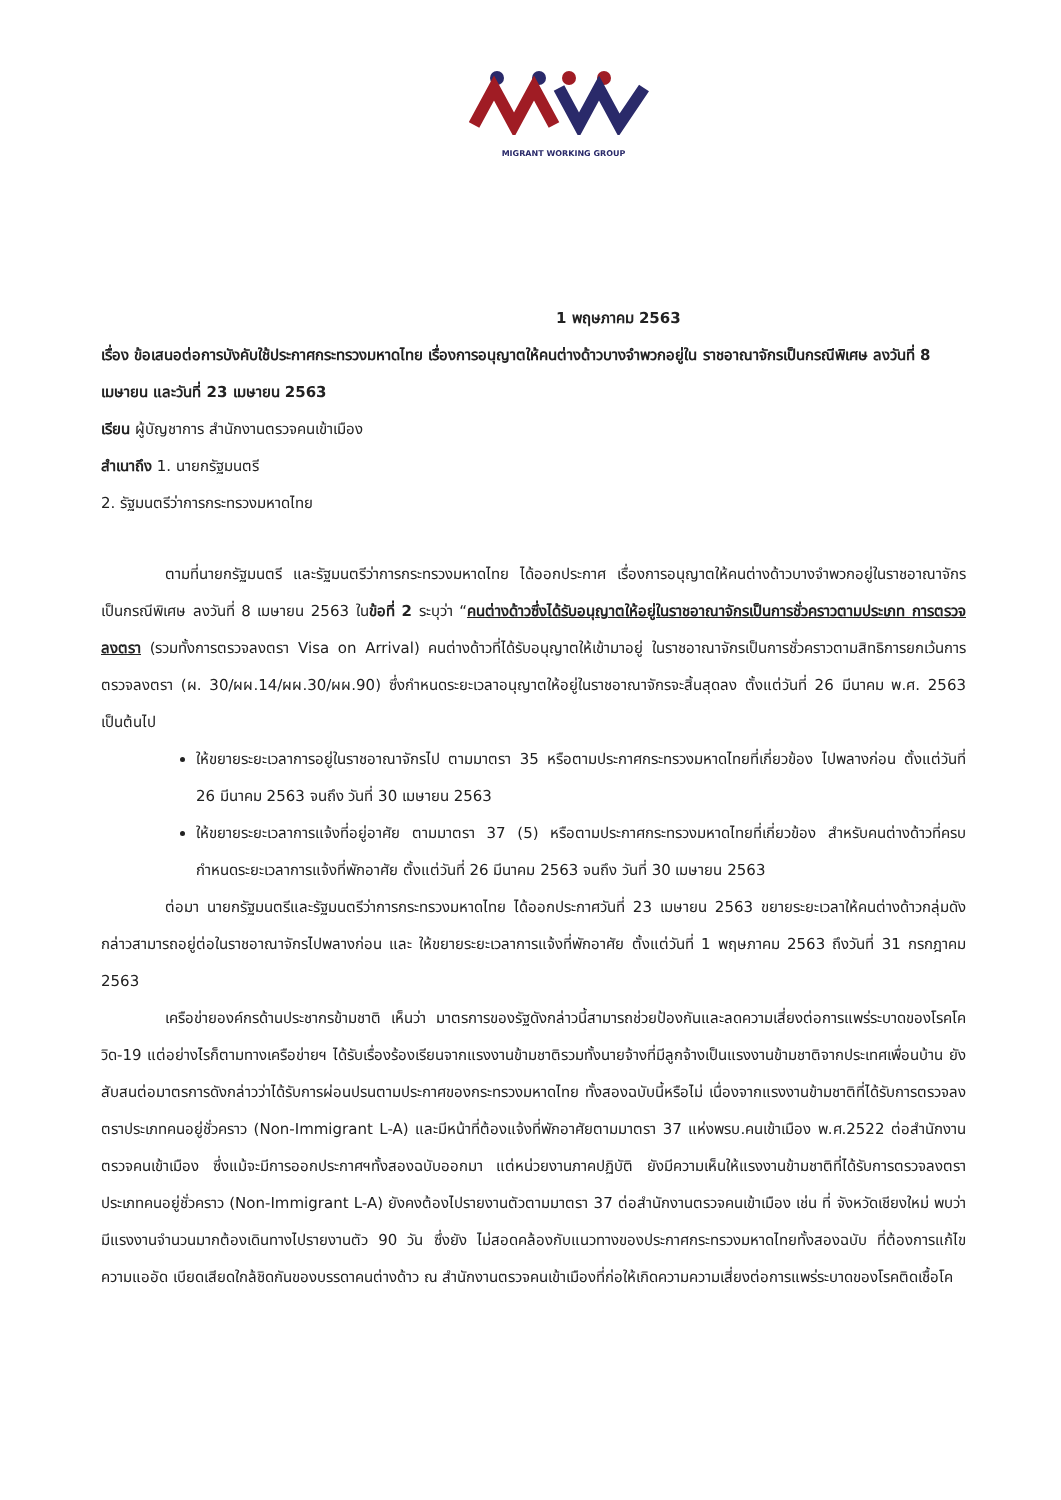MIGRANT WORKING GROUP
1 พฤษภาคม 2563
เรื่อง ข้อเสนอต่อการบังคับใช้ประกาศกระทรวงมหาดไทย เรื่องการอนุญาตให้คนต่างด้าวบางจำพวกอยู่ใน ราชอาณาจักรเป็นกรณีพิเศษ ลงวันที่ 8 เมษายน และวันที่ 23 เมษายน 2563
เรียน ผู้บัญชาการ สำนักงานตรวจคนเข้าเมือง
สำเนาถึง 1. นายกรัฐมนตรี
2. รัฐมนตรีว่าการกระทรวงมหาดไทย
ตามที่นายกรัฐมนตรี และรัฐมนตรีว่าการกระทรวงมหาดไทย ได้ออกประกาศ เรื่องการอนุญาตให้คนต่างด้าวบางจำพวกอยู่ในราชอาณาจักรเป็นกรณีพิเศษ ลงวันที่ 8 เมษายน 2563 ในข้อที่ 2 ระบุว่า “คนต่างด้าวซึ่งได้รับอนุญาตให้อยู่ในราชอาณาจักรเป็นการชั่วคราวตามประเภท การตรวจลงตรา (รวมทั้งการตรวจลงตรา Visa on Arrival) คนต่างด้าวที่ได้รับอนุญาตให้เข้ามาอยู่ ในราชอาณาจักรเป็นการชั่วคราวตามสิทธิการยกเว้นการตรวจลงตรา (ผ. 30/ผผ.14/ผผ.30/ผผ.90) ซึ่งกำหนดระยะเวลาอนุญาตให้อยู่ในราชอาณาจักรจะสิ้นสุดลง ตั้งแต่วันที่ 26 มีนาคม พ.ศ. 2563 เป็นต้นไป
ให้ขยายระยะเวลาการอยู่ในราชอาณาจักรไป ตามมาตรา 35 หรือตามประกาศกระทรวงมหาดไทยที่เกี่ยวข้อง ไปพลางก่อน ตั้งแต่วันที่ 26 มีนาคม 2563 จนถึง วันที่ 30 เมษายน 2563
ให้ขยายระยะเวลาการแจ้งที่อยู่อาศัย ตามมาตรา 37 (5) หรือตามประกาศกระทรวงมหาดไทยที่เกี่ยวข้อง สำหรับคนต่างด้าวที่ครบกำหนดระยะเวลาการแจ้งที่พักอาศัย ตั้งแต่วันที่ 26 มีนาคม 2563 จนถึง วันที่ 30 เมษายน 2563
ต่อมา นายกรัฐมนตรีและรัฐมนตรีว่าการกระทรวงมหาดไทย ได้ออกประกาศวันที่ 23 เมษายน 2563 ขยายระยะเวลาให้คนต่างด้าวกลุ่มดังกล่าวสามารถอยู่ต่อในราชอาณาจักรไปพลางก่อน และ ให้ขยายระยะเวลาการแจ้งที่พักอาศัย ตั้งแต่วันที่ 1 พฤษภาคม 2563 ถึงวันที่ 31 กรกฎาคม 2563
เครือข่ายองค์กรด้านประชากรข้ามชาติ เห็นว่า มาตรการของรัฐดังกล่าวนี้สามารถช่วยป้องกันและลดความเสี่ยงต่อการแพร่ระบาดของโรคโควิด-19 แต่อย่างไรก็ตามทางเครือข่ายฯ ได้รับเรื่องร้องเรียนจากแรงงานข้ามชาติรวมทั้งนายจ้างที่มีลูกจ้างเป็นแรงงานข้ามชาติจากประเทศเพื่อนบ้าน ยังสับสนต่อมาตรการดังกล่าวว่าได้รับการผ่อนปรนตามประกาศของกระทรวงมหาดไทย ทั้งสองฉบับนี้หรือไม่ เนื่องจากแรงงานข้ามชาติที่ได้รับการตรวจลงตราประเภทคนอยู่ชั่วคราว (Non-Immigrant L-A) และมีหน้าที่ต้องแจ้งที่พักอาศัยตามมาตรา 37 แห่งพรบ.คนเข้าเมือง พ.ศ.2522 ต่อสำนักงานตรวจคนเข้าเมือง ซึ่งแม้จะมีการออกประกาศฯทั้งสองฉบับออกมา แต่หน่วยงานภาคปฏิบัติ ยังมีความเห็นให้แรงงานข้ามชาติที่ได้รับการตรวจลงตราประเภทคนอยู่ชั่วคราว (Non-Immigrant L-A) ยังคงต้องไปรายงานตัวตามมาตรา 37 ต่อสำนักงานตรวจคนเข้าเมือง เช่น ที่ จังหวัดเชียงใหม่ พบว่า มีแรงงานจำนวนมากต้องเดินทางไปรายงานตัว 90 วัน ซึ่งยัง ไม่สอดคล้องกับแนวทางของประกาศกระทรวงมหาดไทยทั้งสองฉบับ ที่ต้องการแก้ไขความแออัด เบียดเสียดใกล้ชิดกันของบรรดาคนต่างด้าว ณ สำนักงานตรวจคนเข้าเมืองที่ก่อให้เกิดความความเสี่ยงต่อการแพร่ระบาดของโรคติดเชื้อโค